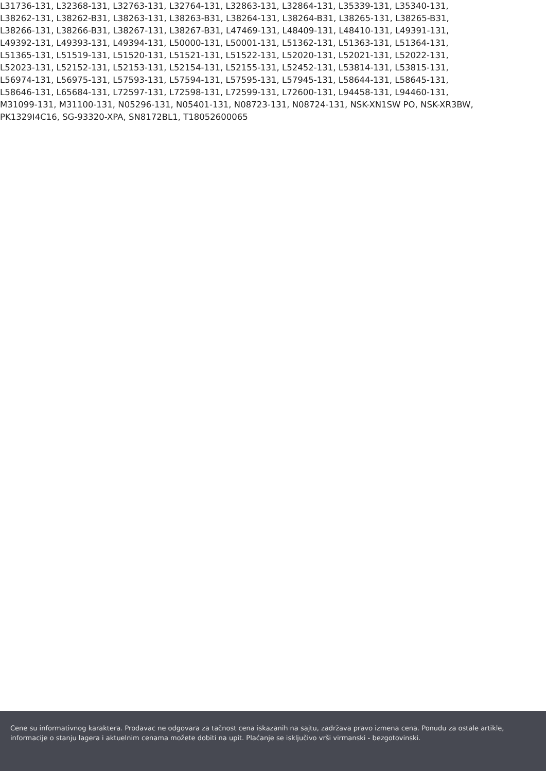L31736-131, L32368-131, L32763-131, L32764-131, L32863-131, L32864-131, L35339-131, L35340-131,
L38262-131, L38262-B31, L38263-131, L38263-B31, L38264-131, L38264-B31, L38265-131, L38265-B31,
L38266-131, L38266-B31, L38267-131, L38267-B31, L47469-131, L48409-131, L48410-131, L49391-131,
L49392-131, L49393-131, L49394-131, L50000-131, L50001-131, L51362-131, L51363-131, L51364-131,
L51365-131, L51519-131, L51520-131, L51521-131, L51522-131, L52020-131, L52021-131, L52022-131,
L52023-131, L52152-131, L52153-131, L52154-131, L52155-131, L52452-131, L53814-131, L53815-131,
L56974-131, L56975-131, L57593-131, L57594-131, L57595-131, L57945-131, L58644-131, L58645-131,
L58646-131, L65684-131, L72597-131, L72598-131, L72599-131, L72600-131, L94458-131, L94460-131,
M31099-131, M31100-131, N05296-131, N05401-131, N08723-131, N08724-131, NSK-XN1SW PO, NSK-XR3BW,
PK1329I4C16, SG-93320-XPA, SN8172BL1, T18052600065
Cene su informativnog karaktera. Prodavac ne odgovara za tačnost cena iskazanih na sajtu, zadržava pravo izmena cena. Ponudu za ostale artikle, informacije o stanju lagera i aktuelnim cenama možete dobiti na upit. Plaćanje se isključivo vrši virmanski - bezgotovinski.